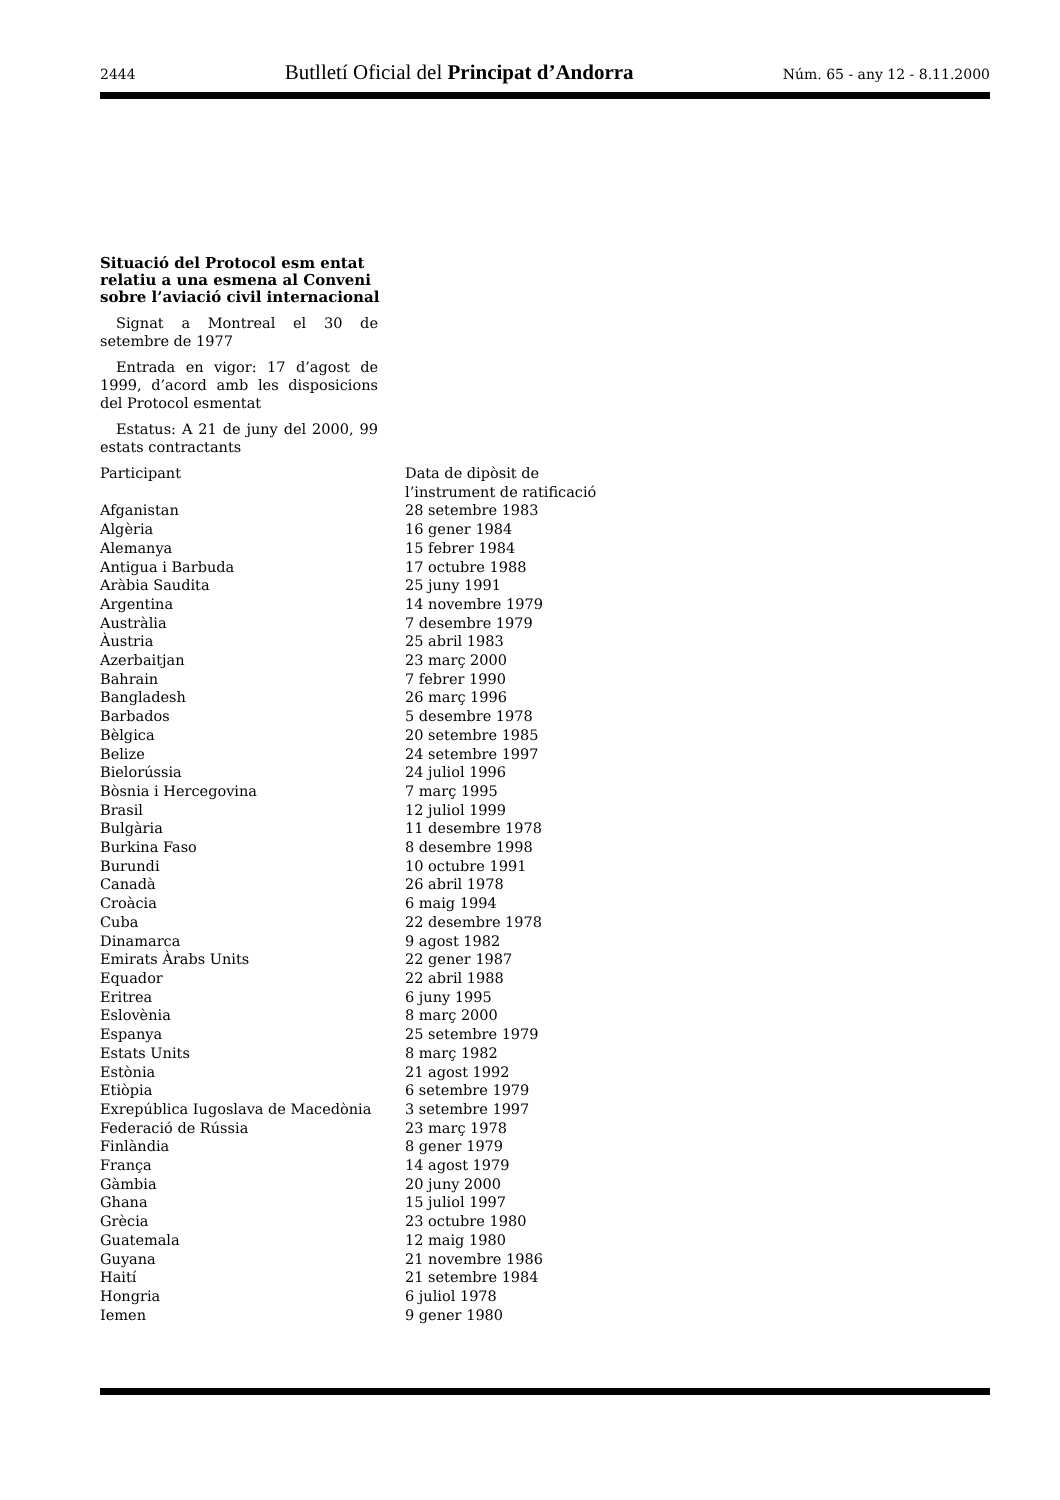2444 Butlletí Oficial del Principat d’Andorra Núm. 65 - any 12 - 8.11.2000
Situació del Protocol esm entat relatiu a una esmena al Conveni sobre l’aviació civil internacional
Signat a Montreal el 30 de setembre de 1977
Entrada en vigor: 17 d’agost de 1999, d’acord amb les disposicions del Protocol esmentat
Estatus: A 21 de juny del 2000, 99 estats contractants
| Participant | Data de dipòsit de l’instrument de ratificació |
| Afganistan | 28 setembre 1983 |
| Algèria | 16 gener 1984 |
| Alemanya | 15 febrer 1984 |
| Antigua i Barbuda | 17 octubre 1988 |
| Aràbia Saudita | 25 juny 1991 |
| Argentina | 14 novembre 1979 |
| Austràlia | 7 desembre 1979 |
| Àustria | 25 abril 1983 |
| Azerbaitjan | 23 març 2000 |
| Bahrain | 7 febrer 1990 |
| Bangladesh | 26 març 1996 |
| Barbados | 5 desembre 1978 |
| Bèlgica | 20 setembre 1985 |
| Belize | 24 setembre 1997 |
| Bielorússia | 24 juliol 1996 |
| Bòsnia i Hercegovina | 7 març 1995 |
| Brasil | 12 juliol 1999 |
| Bulgària | 11 desembre 1978 |
| Burkina Faso | 8 desembre 1998 |
| Burundi | 10 octubre 1991 |
| Canadà | 26 abril 1978 |
| Croàcia | 6 maig 1994 |
| Cuba | 22 desembre 1978 |
| Dinamarca | 9 agost 1982 |
| Emirats Àrabs Units | 22 gener 1987 |
| Equador | 22 abril 1988 |
| Eritrea | 6 juny 1995 |
| Eslovènia | 8 març 2000 |
| Espanya | 25 setembre 1979 |
| Estats Units | 8 març 1982 |
| Estònia | 21 agost 1992 |
| Etiòpia | 6 setembre 1979 |
| Exrepública Iugoslava de Macedònia | 3 setembre 1997 |
| Federació de Rússia | 23 març 1978 |
| Finlàndia | 8 gener 1979 |
| França | 14 agost 1979 |
| Gàmbia | 20 juny 2000 |
| Ghana | 15 juliol 1997 |
| Grècia | 23 octubre 1980 |
| Guatemala | 12 maig 1980 |
| Guyana | 21 novembre 1986 |
| Haití | 21 setembre 1984 |
| Hongria | 6 juliol 1978 |
| Iemen | 9 gener 1980 |